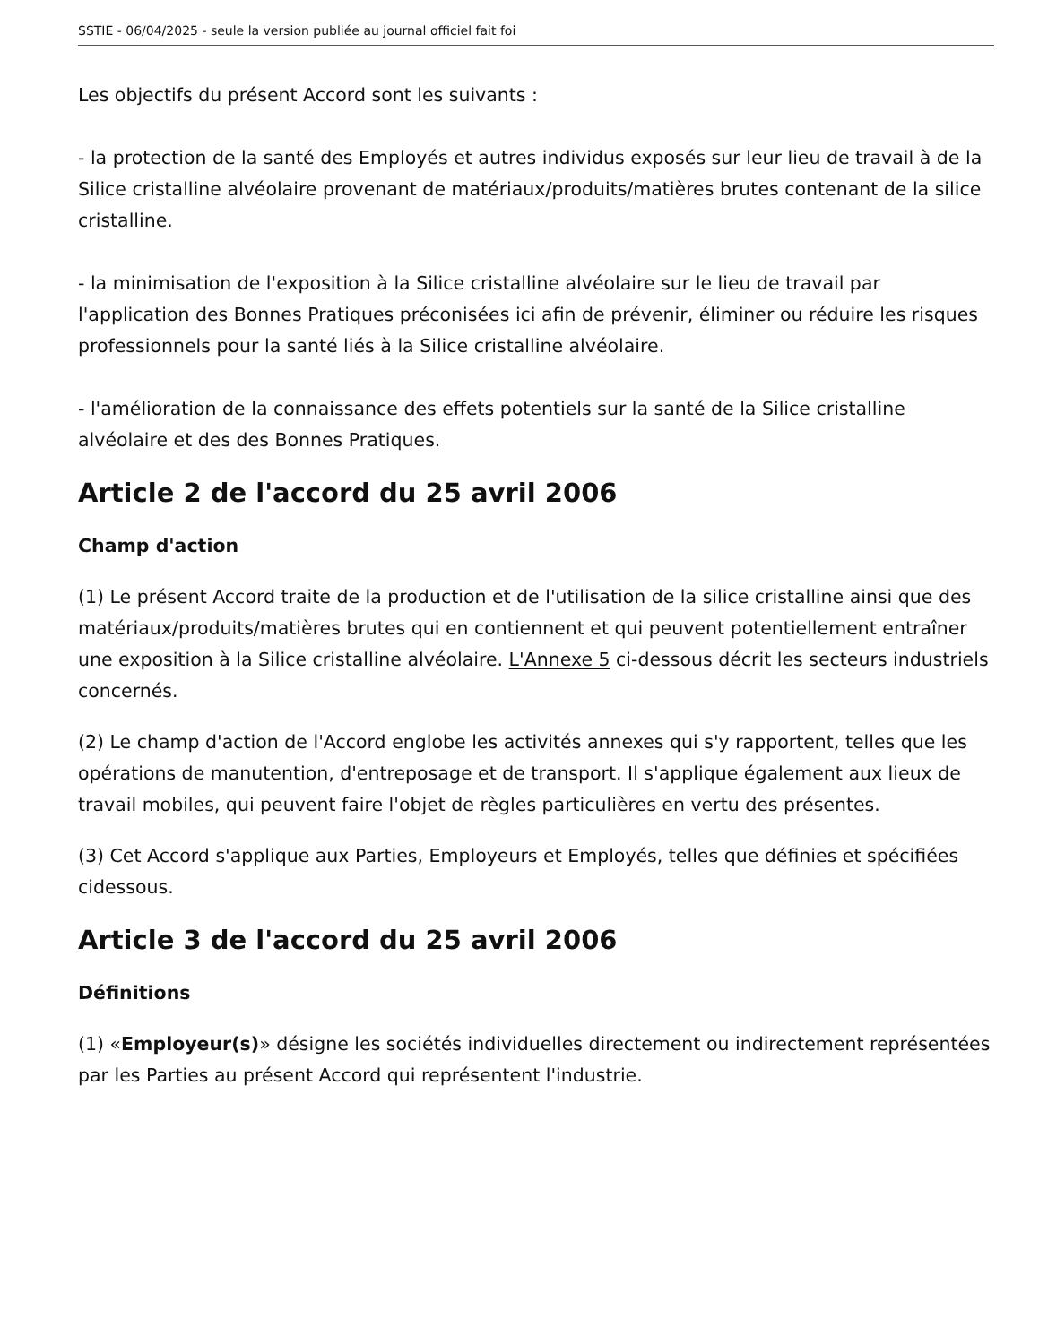SSTIE - 06/04/2025 - seule la version publiée au journal officiel fait foi
Les objectifs du présent Accord sont les suivants :
- la protection de la santé des Employés et autres individus exposés sur leur lieu de travail à de la Silice cristalline alvéolaire provenant de matériaux/produits/matières brutes contenant de la silice cristalline.
- la minimisation de l'exposition à la Silice cristalline alvéolaire sur le lieu de travail par l'application des Bonnes Pratiques préconisées ici afin de prévenir, éliminer ou réduire les risques professionnels pour la santé liés à la Silice cristalline alvéolaire.
- l'amélioration de la connaissance des effets potentiels sur la santé de la Silice cristalline alvéolaire et des des Bonnes Pratiques.
Article 2 de l'accord du 25 avril 2006
Champ d'action
(1) Le présent Accord traite de la production et de l'utilisation de la silice cristalline ainsi que des matériaux/produits/matières brutes qui en contiennent et qui peuvent potentiellement entraîner une exposition à la Silice cristalline alvéolaire. L'Annexe 5 ci-dessous décrit les secteurs industriels concernés.
(2) Le champ d'action de l'Accord englobe les activités annexes qui s'y rapportent, telles que les opérations de manutention, d'entreposage et de transport. Il s'applique également aux lieux de travail mobiles, qui peuvent faire l'objet de règles particulières en vertu des présentes.
(3) Cet Accord s'applique aux Parties, Employeurs et Employés, telles que définies et spécifiées cidessous.
Article 3 de l'accord du 25 avril 2006
Définitions
(1) «Employeur(s)» désigne les sociétés individuelles directement ou indirectement représentées par les Parties au présent Accord qui représentent l'industrie.